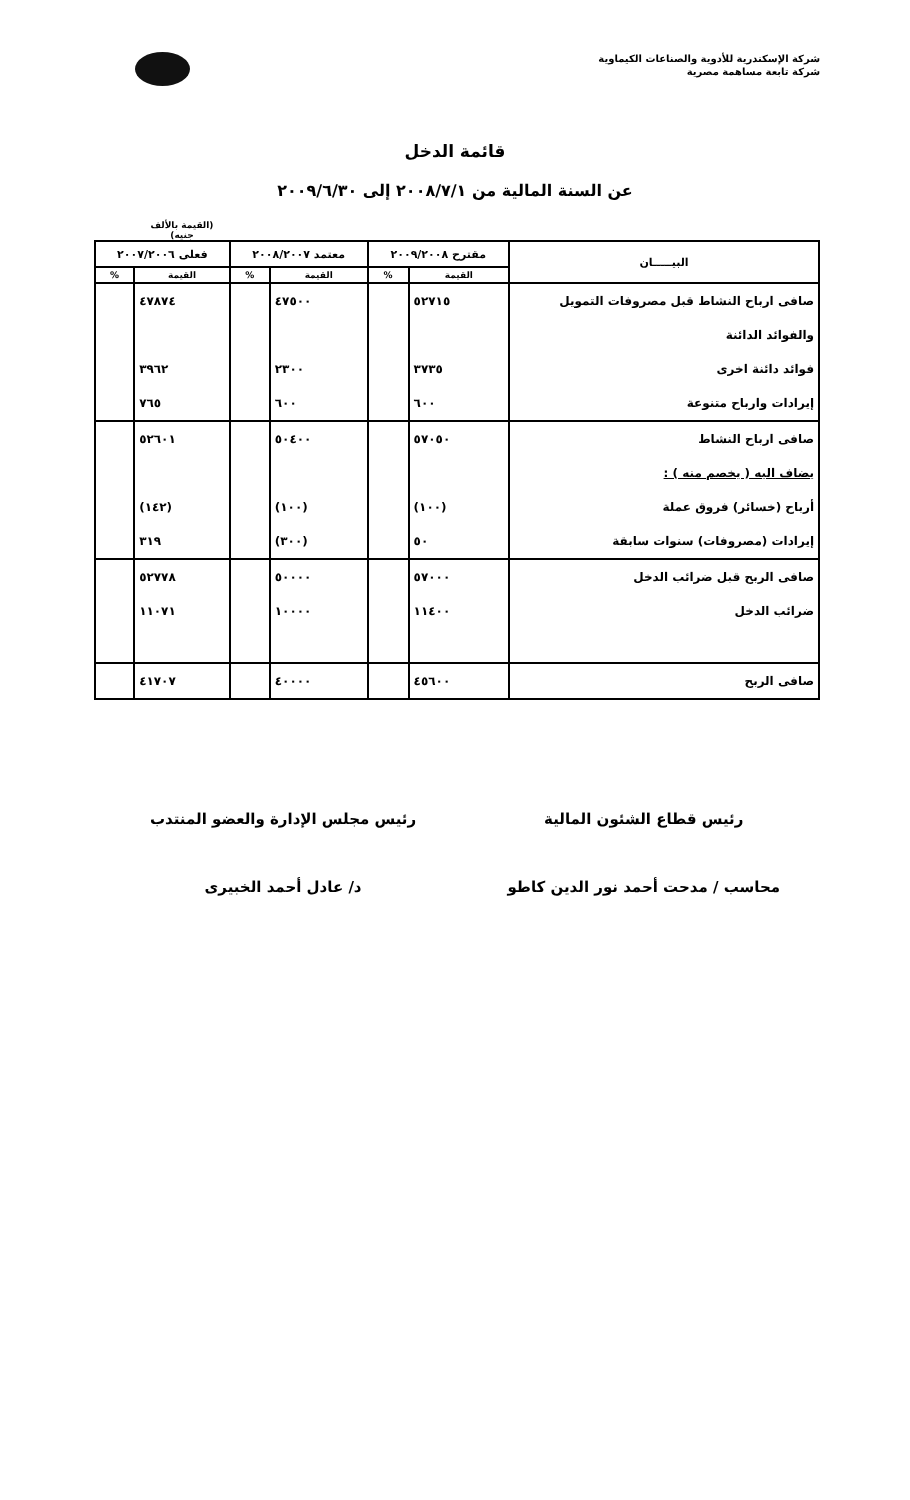شركة الإسكندرية للأدوية والصناعات الكيماوية
شركة تابعة مساهمة مصرية
قائمة الدخل
عن السنة المالية من ٢٠٠٨/٧/١ إلى ٢٠٠٩/٦/٣٠
(القيمة بالألف جنيه)
| البيـــــان | مقترح ٢٠٠٩/٢٠٠٨ | | معتمد ٢٠٠٨/٢٠٠٧ | | فعلى ٢٠٠٧/٢٠٠٦ | |
| --- | --- | --- | --- | --- | --- | --- |
| | القيمة | % | القيمة | % | القيمة | % |
| صافى ارباح النشاط قبل مصروفات التمويل | ٥٢٧١٥ | | ٤٧٥٠٠ | | ٤٧٨٧٤ | |
| والفوائد الدائنة | | | | | | |
| فوائد دائنة اخرى | ٣٧٣٥ | | ٢٣٠٠ | | ٣٩٦٢ | |
| إيرادات وارباح متنوعة | ٦٠٠ | | ٦٠٠ | | ٧٦٥ | |
| صافى ارباح النشاط | ٥٧٠٥٠ | | ٥٠٤٠٠ | | ٥٢٦٠١ | |
| يضاف اليه ( يخصم منه ) : | | | | | | |
| أرباح (خسائر) فروق عملة | (١٠٠) | | (١٠٠) | | (١٤٢) | |
| إيرادات (مصروفات) سنوات سابقة | ٥٠ | | (٣٠٠) | | ٣١٩ | |
| صافى الربح قبل ضرائب الدخل | ٥٧٠٠٠ | | ٥٠٠٠٠ | | ٥٢٧٧٨ | |
| ضرائب الدخل | ١١٤٠٠ | | ١٠٠٠٠ | | ١١٠٧١ | |
| صافى الربح | ٤٥٦٠٠ | | ٤٠٠٠٠ | | ٤١٧٠٧ | |
رئيس قطاع الشئون المالية
محاسب / مدحت أحمد نور الدين كاطو
رئيس مجلس الإدارة والعضو المنتدب
د/ عادل أحمد الخبيرى